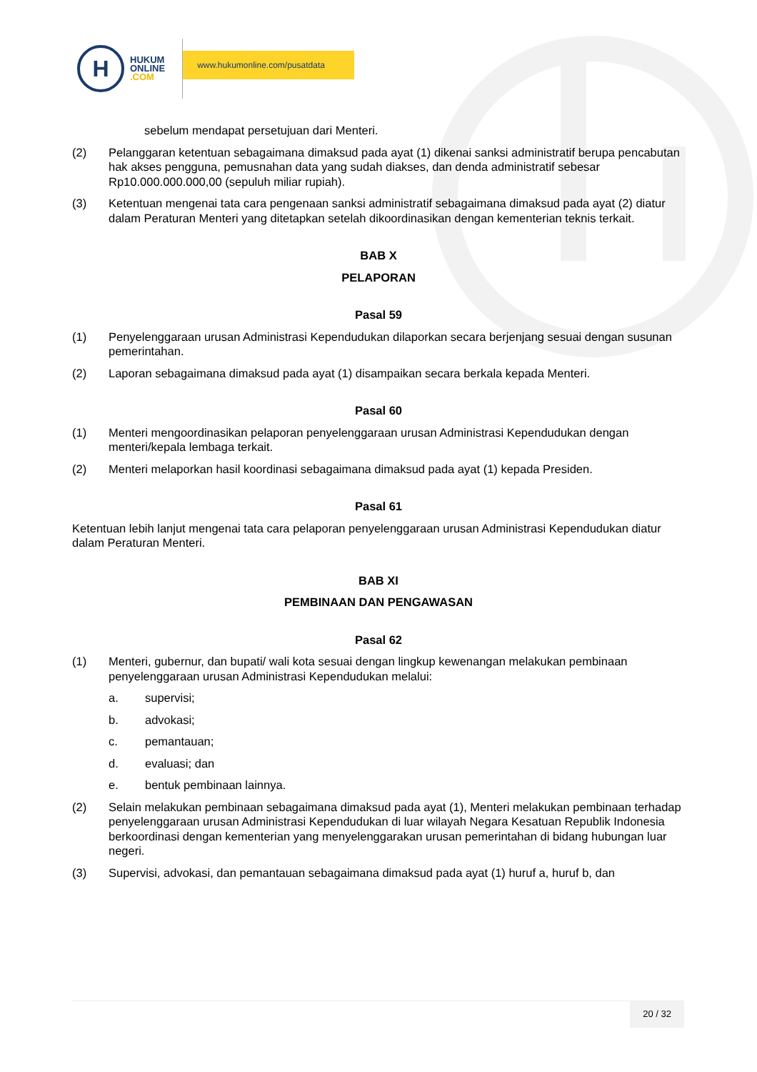H
HUKUM
ONLINE
.COM
www.hukumonline.com/pusatdata
sebelum mendapat persetujuan dari Menteri.
(2) Pelanggaran ketentuan sebagaimana dimaksud pada ayat (1) dikenai sanksi administratif berupa pencabutan hak akses pengguna, pemusnahan data yang sudah diakses, dan denda administratif sebesar Rp10.000.000.000,00 (sepuluh miliar rupiah).
(3) Ketentuan mengenai tata cara pengenaan sanksi administratif sebagaimana dimaksud pada ayat (2) diatur dalam Peraturan Menteri yang ditetapkan setelah dikoordinasikan dengan kementerian teknis terkait.
BAB X
PELAPORAN
Pasal 59
(1) Penyelenggaraan urusan Administrasi Kependudukan dilaporkan secara berjenjang sesuai dengan susunan pemerintahan.
(2) Laporan sebagaimana dimaksud pada ayat (1) disampaikan secara berkala kepada Menteri.
Pasal 60
(1) Menteri mengoordinasikan pelaporan penyelenggaraan urusan Administrasi Kependudukan dengan menteri/kepala lembaga terkait.
(2) Menteri melaporkan hasil koordinasi sebagaimana dimaksud pada ayat (1) kepada Presiden.
Pasal 61
Ketentuan lebih lanjut mengenai tata cara pelaporan penyelenggaraan urusan Administrasi Kependudukan diatur dalam Peraturan Menteri.
BAB XI
PEMBINAAN DAN PENGAWASAN
Pasal 62
(1) Menteri, gubernur, dan bupati/ wali kota sesuai dengan lingkup kewenangan melakukan pembinaan penyelenggaraan urusan Administrasi Kependudukan melalui:
a. supervisi;
b. advokasi;
c. pemantauan;
d. evaluasi; dan
e. bentuk pembinaan lainnya.
(2) Selain melakukan pembinaan sebagaimana dimaksud pada ayat (1), Menteri melakukan pembinaan terhadap penyelenggaraan urusan Administrasi Kependudukan di luar wilayah Negara Kesatuan Republik Indonesia berkoordinasi dengan kementerian yang menyelenggarakan urusan pemerintahan di bidang hubungan luar negeri.
(3) Supervisi, advokasi, dan pemantauan sebagaimana dimaksud pada ayat (1) huruf a, huruf b, dan
20 / 32